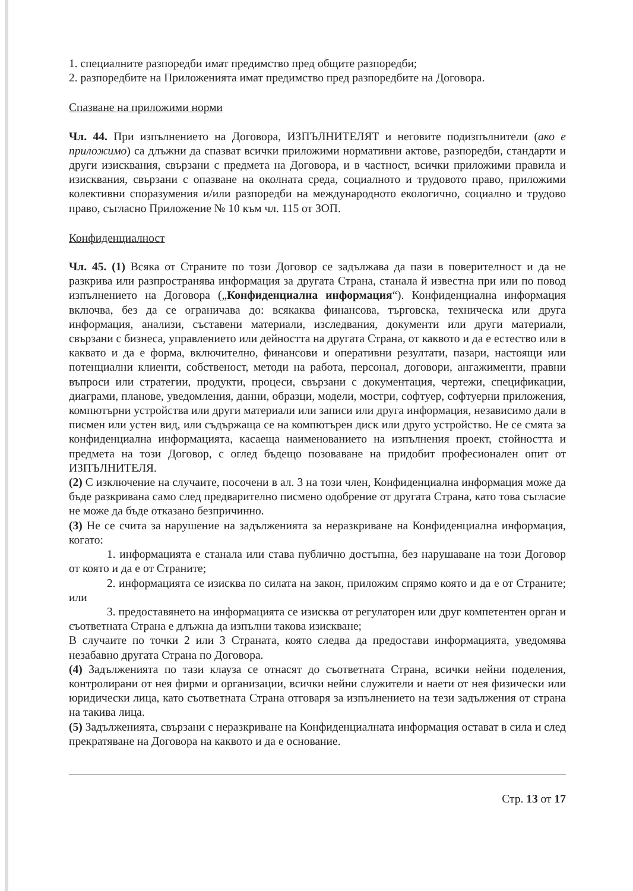1. специалните разпоредби имат предимство пред общите разпоредби;
2. разпоредбите на Приложенията имат предимство пред разпоредбите на Договора.
Спазване на приложими норми
Чл. 44. При изпълнението на Договора, ИЗПЪЛНИТЕЛЯТ и неговите подизпълнители (ако е приложимо) са длъжни да спазват всички приложими нормативни актове, разпоредби, стандарти и други изисквания, свързани с предмета на Договора, и в частност, всички приложими правила и изисквания, свързани с опазване на околната среда, социалното и трудовото право, приложими колективни споразумения и/или разпоредби на международното екологично, социално и трудово право, съгласно Приложение № 10 към чл. 115 от ЗОП.
Конфиденциалност
Чл. 45. (1) Всяка от Страните по този Договор се задължава да пази в поверителност и да не разкрива или разпространява информация за другата Страна, станала й известна при или по повод изпълнението на Договора („Конфиденциална информация“). Конфиденциална информация включва, без да се ограничава до: всякаква финансова, търговска, техническа или друга информация, анализи, съставени материали, изследвания, документи или други материали, свързани с бизнеса, управлението или дейността на другата Страна, от каквото и да е естество или в каквато и да е форма, включително, финансови и оперативни резултати, пазари, настоящи или потенциални клиенти, собственост, методи на работа, персонал, договори, ангажименти, правни въпроси или стратегии, продукти, процеси, свързани с документация, чертежи, спецификации, диаграми, планове, уведомления, данни, образци, модели, мостри, софтуер, софтуерни приложения, компютърни устройства или други материали или записи или друга информация, независимо дали в писмен или устен вид, или съдържаща се на компютърен диск или друго устройство. Не се смята за конфиденциална информацията, касаеща наименованието на изпълнения проект, стойността и предмета на този Договор, с оглед бъдещо позоваване на придобит професионален опит от ИЗПЪЛНИТЕЛЯ.
(2) С изключение на случаите, посочени в ал. 3 на този член, Конфиденциална информация може да бъде разкривана само след предварително писмено одобрение от другата Страна, като това съгласие не може да бъде отказано безпричинно.
(3) Не се счита за нарушение на задълженията за неразкриване на Конфиденциална информация, когато:
1. информацията е станала или става публично достъпна, без нарушаване на този Договор от която и да е от Страните;
2. информацията се изисква по силата на закон, приложим спрямо която и да е от Страните; или
3. предоставянето на информацията се изисква от регулаторен или друг компетентен орган и съответната Страна е длъжна да изпълни такова изискване;
В случаите по точки 2 или 3 Страната, която следва да предостави информацията, уведомява незабавно другата Страна по Договора.
(4) Задълженията по тази клауза се отнасят до съответната Страна, всички нейни поделения, контролирани от нея фирми и организации, всички нейни служители и наети от нея физически или юридически лица, като съответната Страна отговаря за изпълнението на тези задължения от страна на такива лица.
(5) Задълженията, свързани с неразкриване на Конфиденциалната информация остават в сила и след прекратяване на Договора на каквото и да е основание.
Стр. 13 от 17